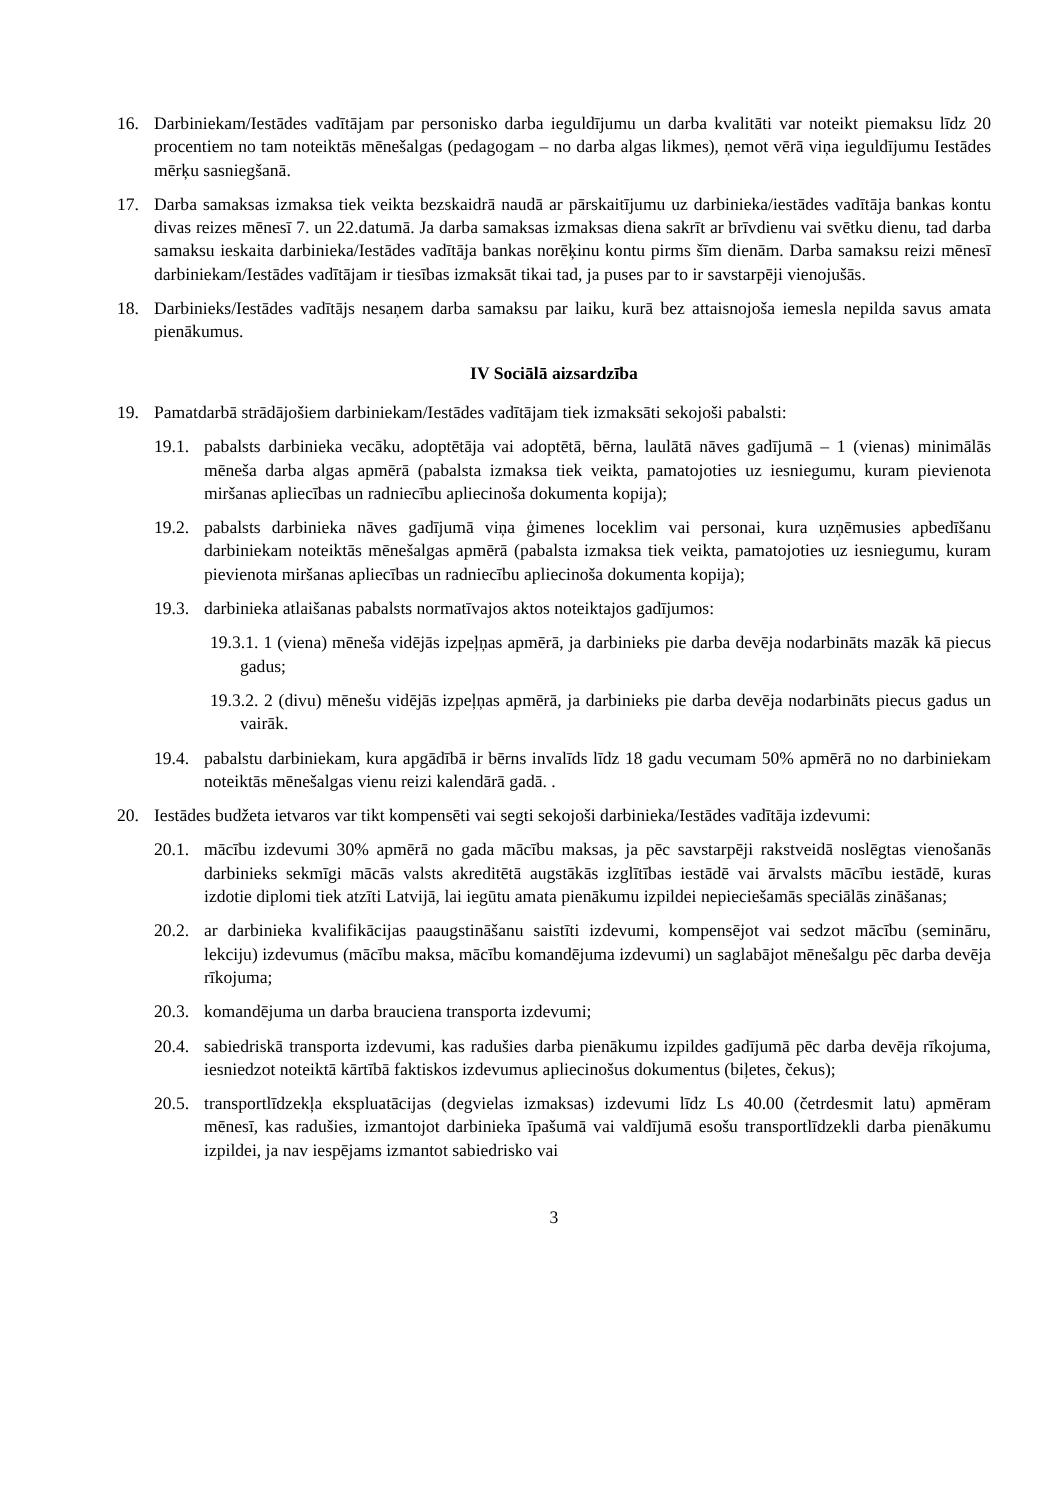16. Darbiniekam/Iestādes vadītājam par personisko darba ieguldījumu un darba kvalitāti var noteikt piemaksu līdz 20 procentiem no tam noteiktās mēnešalgas (pedagogam – no darba algas likmes), ņemot vērā viņa ieguldījumu Iestādes mērķu sasniegšanā.
17. Darba samaksas izmaksa tiek veikta bezskaidrā naudā ar pārskaitījumu uz darbinieka/iestādes vadītāja bankas kontu divas reizes mēnesī 7. un 22.datumā. Ja darba samaksas izmaksas diena sakrīt ar brīvdienu vai svētku dienu, tad darba samaksu ieskaita darbinieka/Iestādes vadītāja bankas norēķinu kontu pirms šīm dienām. Darba samaksu reizi mēnesī darbiniekam/Iestādes vadītājam ir tiesības izmaksāt tikai tad, ja puses par to ir savstarpēji vienojušās.
18. Darbinieks/Iestādes vadītājs nesaņem darba samaksu par laiku, kurā bez attaisnojoša iemesla nepilda savus amata pienākumus.
IV Sociālā aizsardzība
19. Pamatdarbā strādājošiem darbiniekam/Iestādes vadītājam tiek izmaksāti sekojoši pabalsti:
19.1. pabalsts darbinieka vecāku, adoptētāja vai adoptētā, bērna, laulātā nāves gadījumā – 1 (vienas) minimālās mēneša darba algas apmērā (pabalsta izmaksa tiek veikta, pamatojoties uz iesniegumu, kuram pievienota miršanas apliecības un radniecību apliecinoša dokumenta kopija);
19.2. pabalsts darbinieka nāves gadījumā viņa ģimenes loceklim vai personai, kura uzņēmusies apbedīšanu darbiniekam noteiktās mēnešalgas apmērā (pabalsta izmaksa tiek veikta, pamatojoties uz iesniegumu, kuram pievienota miršanas apliecības un radniecību apliecinoša dokumenta kopija);
19.3. darbinieka atlaišanas pabalsts normatīvajos aktos noteiktajos gadījumos:
19.3.1. 1 (viena) mēneša vidējās izpeļņas apmērā, ja darbinieks pie darba devēja nodarbināts mazāk kā piecus gadus;
19.3.2. 2 (divu) mēnešu vidējās izpeļņas apmērā, ja darbinieks pie darba devēja nodarbināts piecus gadus un vairāk.
19.4. pabalstu darbiniekam, kura apgādībā ir bērns invalīds līdz 18 gadu vecumam 50% apmērā no no darbiniekam noteiktās mēnešalgas vienu reizi kalendārā gadā. .
20. Iestādes budžeta ietvaros var tikt kompensēti vai segti sekojoši darbinieka/Iestādes vadītāja izdevumi:
20.1. mācību izdevumi 30% apmērā no gada mācību maksas, ja pēc savstarpēji rakstveidā noslēgtas vienošanās darbinieks sekmīgi mācās valsts akreditētā augstākās izglītības iestādē vai ārvalsts mācību iestādē, kuras izdotie diplomi tiek atzīti Latvijā, lai iegūtu amata pienākumu izpildei nepieciešamās speciālās zināšanas;
20.2. ar darbinieka kvalifikācijas paaugstināšanu saistīti izdevumi, kompensējot vai sedzot mācību (semināru, lekciju) izdevumus (mācību maksa, mācību komandējuma izdevumi) un saglabājot mēnešalgu pēc darba devēja rīkojuma;
20.3. komandējuma un darba brauciena transporta izdevumi;
20.4. sabiedriskā transporta izdevumi, kas radušies darba pienākumu izpildes gadījumā pēc darba devēja rīkojuma, iesniedzot noteiktā kārtībā faktiskos izdevumus apliecinošus dokumentus (biļetes, čekus);
20.5. transportlīdzekļa ekspluatācijas (degvielas izmaksas) izdevumi līdz Ls 40.00 (četrdesmit latu) apmēram mēnesī, kas radušies, izmantojot darbinieka īpašumā vai valdījumā esošu transportlīdzekli darba pienākumu izpildei, ja nav iespējams izmantot sabiedrisko vai
3